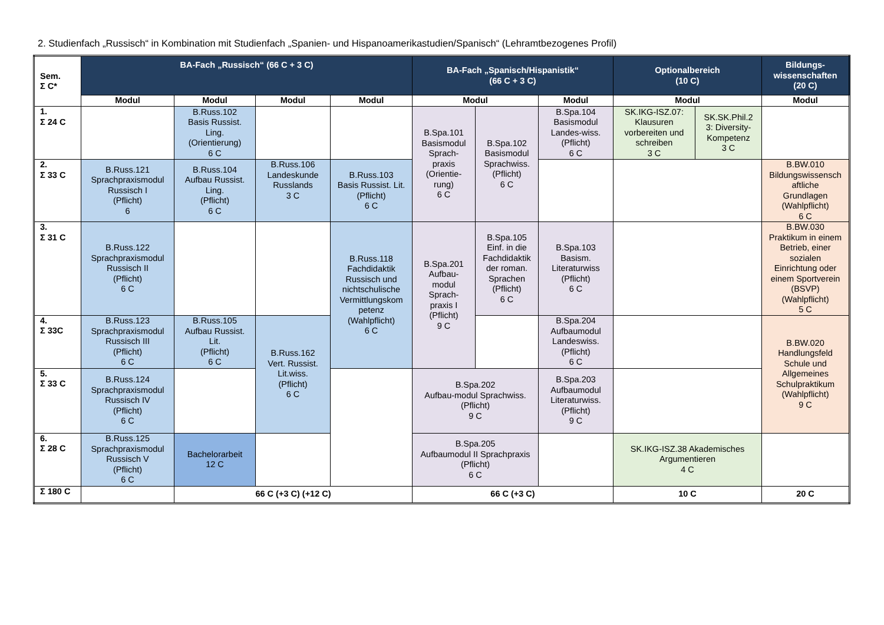2. Studienfach „Russisch“ in Kombination mit Studienfach „Spanien- und Hispanoamerikastudien/Spanisch“ (Lehramtbezogenes Profil)
| Sem. Σ C* | BA-Fach „Russisch“ (66 C + 3 C) | | | | BA-Fach „Spanisch/Hispanistik“ (66 C + 3 C) | | | Optionalbereich (10 C) | | Bildungs- wissenschaften (20 C) |
| --- | --- | --- | --- | --- | --- | --- | --- | --- | --- | --- |
| | Modul | Modul | Modul | Modul | Modul | | Modul | Modul | | Modul |
| 1. Σ 24 C | | B.Russ.102 Basis Russist. Ling. (Orientierung) 6 C | | | B.Spa.101 Basismodul Sprach- praxis (Orientie- rung) 6 C | B.Spa.102 Basismodul Sprachwiss. (Pflicht) 6 C | B.Spa.104 Basismodul Landes-wiss. (Pflicht) 6 C | SK.IKG-ISZ.07: Klausuren vorbereiten und schreiben 3 C | SK.SK.Phil.2 3: Diversity- Kompetenz 3 C | |
| 2. Σ 33 C | B.Russ.121 Sprachpraxismodul Russisch I (Pflicht) 6 | B.Russ.104 Aufbau Russist. Ling. (Pflicht) 6 C | B.Russ.106 Landeskunde Russlands 3 C | B.Russ.103 Basis Russist. Lit. (Pflicht) 6 C | | | | | | B.BW.010 Bildungswissensch aftliche Grundlagen (Wahlpflicht) 6 C |
| 3. Σ 31 C | B.Russ.122 Sprachpraxismodul Russisch II (Pflicht) 6 C | | | B.Russ.118 Fachdidaktik Russisch und nichtschulische Vermittlungskom petenz (Wahlpflicht) 6 C | B.Spa.201 Aufbau- modul Sprach- praxis I (Pflicht) 9 C | B.Spa.105 Einf. in die Fachdidaktik der roman. Sprachen (Pflicht) 6 C | B.Spa.103 Basism. Literaturwiss (Pflicht) 6 C | | | B.BW.030 Praktikum in einem Betrieb, einer sozialen Einrichtung oder einem Sportverein (BSVP) (Wahlpflicht) 5 C |
| 4. Σ 33C | B.Russ.123 Sprachpraxismodul Russisch III (Pflicht) 6 C | B.Russ.105 Aufbau Russist. Lit. (Pflicht) 6 C | B.Russ.162 Vert. Russist. Lit.wiss. (Pflicht) 6 C | | | | B.Spa.204 Aufbaumodul Landeswiss. (Pflicht) 6 C | | | B.BW.020 Handlungsfeld Schule und Allgemeines Schulpraktikum (Wahlpflicht) 9 C |
| 5. Σ 33 C | B.Russ.124 Sprachpraxismodul Russisch IV (Pflicht) 6 C | | | | B.Spa.202 Aufbau-modul Sprachwiss. (Pflicht) 9 C | | B.Spa.203 Aufbaumodul Literaturwiss. (Pflicht) 9 C | | | |
| 6. Σ 28 C | B.Russ.125 Sprachpraxismodul Russisch V (Pflicht) 6 C | Bachelorarbeit 12 C | | | B.Spa.205 Aufbaumodul II Sprachpraxis (Pflicht) 6 C | | | SK.IKG-ISZ.38 Akademisches Argumentieren 4 C | | |
| Σ 180 C | | 66 C (+3 C) (+12 C) | | | 66 C (+3 C) | | | 10 C | | 20 C |